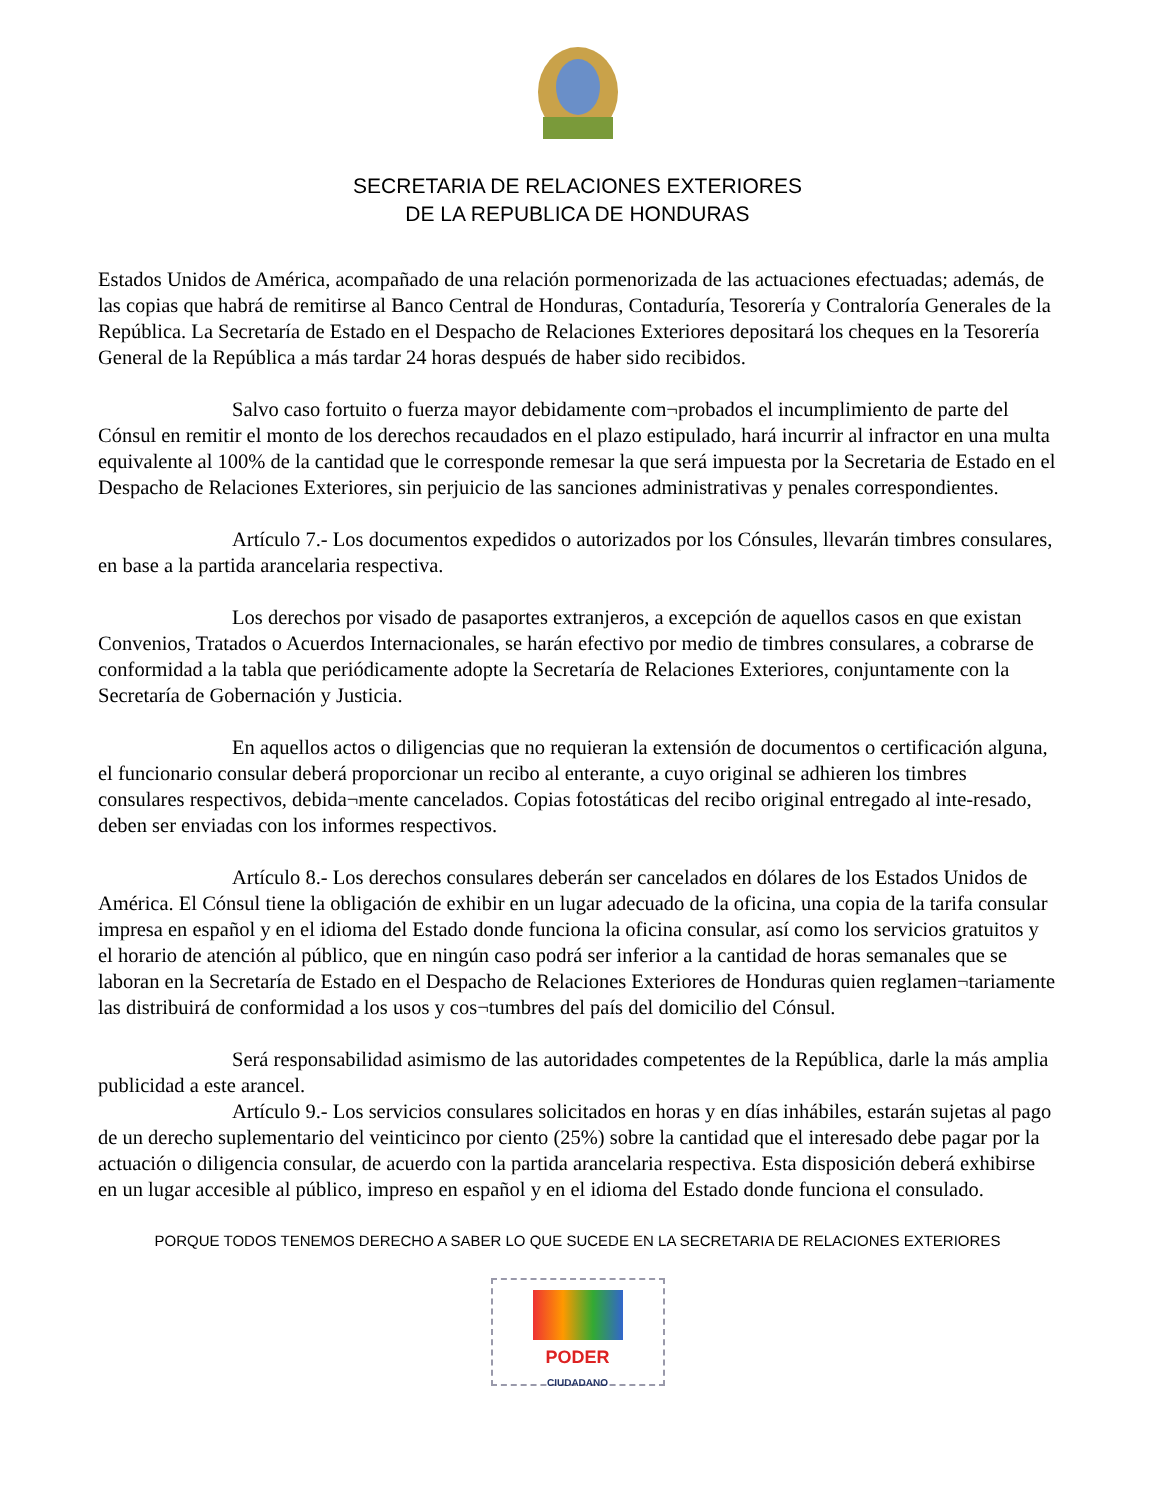SECRETARIA DE RELACIONES EXTERIORES
DE LA REPUBLICA DE HONDURAS
Estados Unidos de América, acompañado de una relación pormenorizada de las actuaciones efectuadas; además, de las copias que habrá de remitirse al Banco Central de Honduras, Contaduría, Tesorería y Contraloría Generales de la República. La Secretaría de Estado en el Despacho de Relaciones Exteriores depositará los cheques en la Tesorería General de la República a más tardar 24 horas después de haber sido recibidos.
Salvo caso fortuito o fuerza mayor debidamente com¬probados el incumplimiento de parte del Cónsul en remitir el monto de los derechos recaudados en el plazo estipulado, hará incurrir al infractor en una multa equivalente al 100% de la cantidad que le corresponde remesar la que será impuesta por la Secretaria de Estado en el Despacho de Relaciones Exteriores, sin perjuicio de las sanciones administrativas y penales correspondientes.
Artículo 7.- Los documentos expedidos o autorizados por los Cónsules, llevarán timbres consulares, en base a la partida arancelaria respectiva.
Los derechos por visado de pasaportes extranjeros, a excepción de aquellos casos en que existan Convenios, Tratados o Acuerdos Internacionales, se harán efectivo por medio de timbres consulares, a cobrarse de conformidad a la tabla que periódicamente adopte la Secretaría de Relaciones Exteriores, conjuntamente con la Secretaría de Gobernación y Justicia.
En aquellos actos o diligencias que no requieran la extensión de documentos o certificación alguna, el funcionario consular deberá proporcionar un recibo al enterante, a cuyo original se adhieren los timbres consulares respectivos, debida¬mente cancelados. Copias fotostáticas del recibo original entregado al inte-resado, deben ser enviadas con los informes respectivos.
Artículo 8.- Los derechos consulares deberán ser cancelados en dólares de los Estados Unidos de América. El Cónsul tiene la obligación de exhibir en un lugar adecuado de la oficina, una copia de la tarifa consular impresa en español y en el idioma del Estado donde funciona la oficina consular, así como los servicios gratuitos y el horario de atención al público, que en ningún caso podrá ser inferior a la cantidad de horas semanales que se laboran en la Secretaría de Estado en el Despacho de Relaciones Exteriores de Honduras quien reglamen¬tariamente las distribuirá de conformidad a los usos y cos¬tumbres del país del domicilio del Cónsul.
Será responsabilidad asimismo de las autoridades competentes de la República, darle la más amplia publicidad a este arancel.
Artículo 9.- Los servicios consulares solicitados en horas y en días inhábiles, estarán sujetas al pago de un derecho suplementario del veinticinco por ciento (25%) sobre la cantidad que el interesado debe pagar por la actuación o diligencia consular, de acuerdo con la partida arancelaria respectiva. Esta disposición deberá exhibirse en un lugar accesible al público, impreso en español y en el idioma del Estado donde funciona el consulado.
PORQUE TODOS TENEMOS DERECHO A SABER LO QUE SUCEDE EN LA SECRETARIA DE RELACIONES EXTERIORES
PODER
CIUDADANO